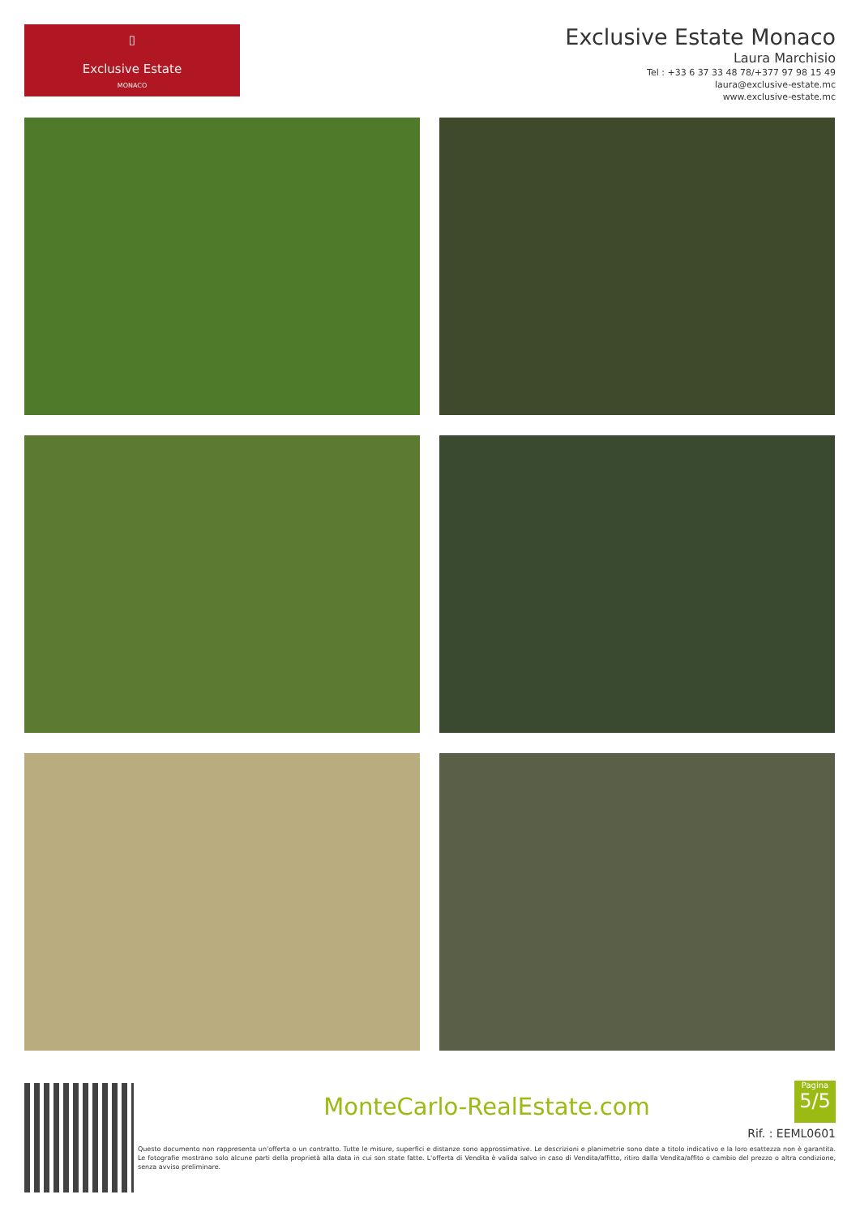▯
Exclusive Estate
MONACO
Exclusive Estate Monaco
Laura Marchisio
Tel : +33 6 37 33 48 78/+377 97 98 15 49
laura@exclusive-estate.mc
www.exclusive-estate.mc
MonteCarlo-RealEstate.com
Rif. : EEML0601
Questo documento non rappresenta un'offerta o un contratto. Tutte le misure, superfici e distanze sono approssimative. Le descrizioni e planimetrie sono date a titolo indicativo e la loro esattezza non è garantita. Le fotografie mostrano solo alcune parti della proprietà alla data in cui son state fatte. L'offerta di Vendita è valida salvo in caso di Vendita/affitto, ritiro dalla Vendita/affito o cambio del prezzo o altra condizione, senza avviso preliminare.
Pagina
5/5